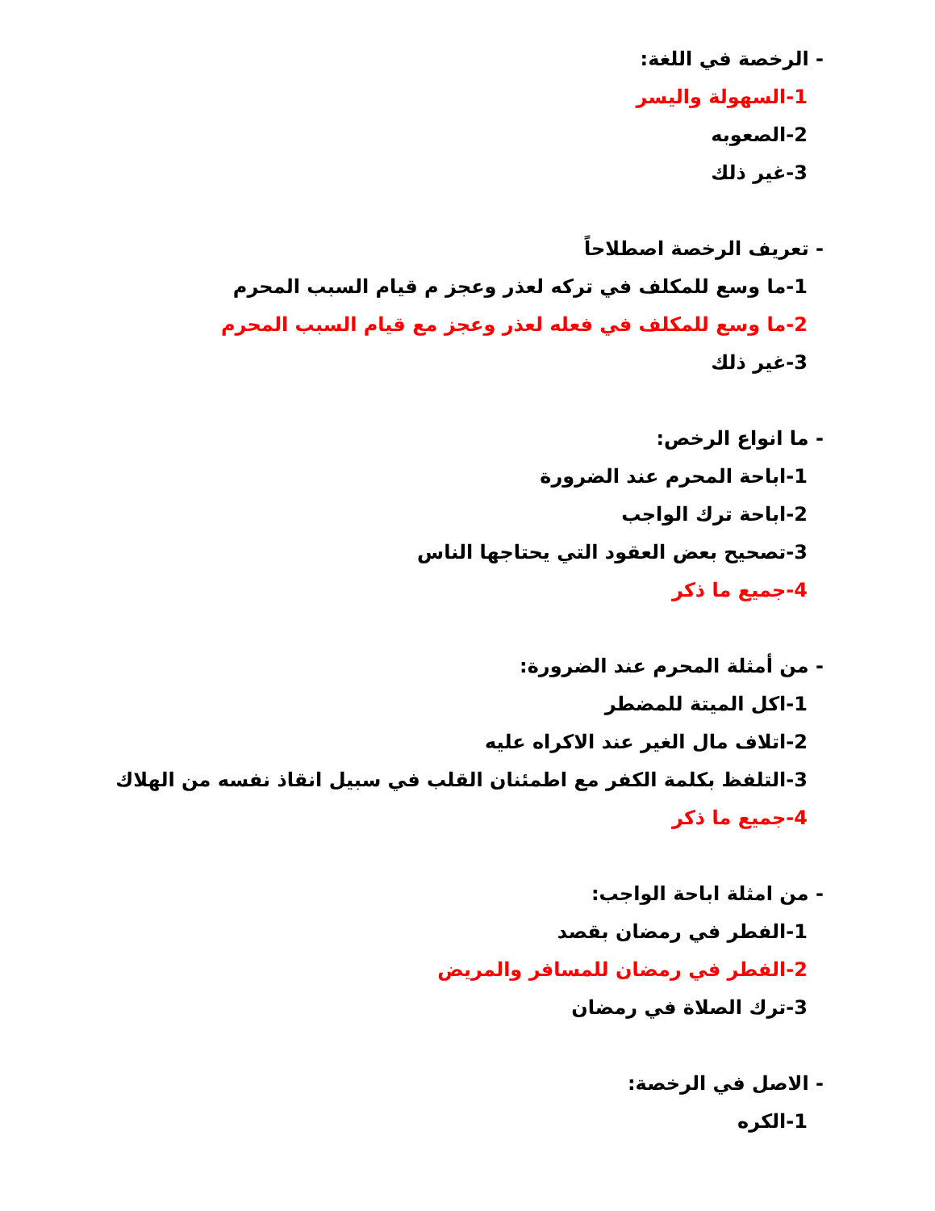- الرخصة في اللغة:
1-السهولة واليسر
2-الصعوبه
3-غير ذلك
- تعريف الرخصة اصطلاحاً
1-ما وسع للمكلف في تركه لعذر وعجز م قيام السبب المحرم
2-ما وسع للمكلف في فعله لعذر وعجز مع قيام السبب المحرم
3-غير ذلك
- ما انواع الرخص:
1-اباحة المحرم عند الضرورة
2-اباحة ترك الواجب
3-تصحيح بعض العقود التي يحتاجها الناس
4-جميع ما ذكر
- من أمثلة المحرم عند الضرورة:
1-اكل الميتة للمضطر
2-اتلاف مال الغير عند الاكراه عليه
3-التلفظ بكلمة الكفر مع اطمئنان القلب في سبيل انقاذ نفسه من الهلاك
4-جميع ما ذكر
- من امثلة اباحة الواجب:
1-الفطر في رمضان بقصد
2-الفطر في رمضان للمسافر والمريض
3-ترك الصلاة في رمضان
- الاصل في الرخصة:
1-الكره